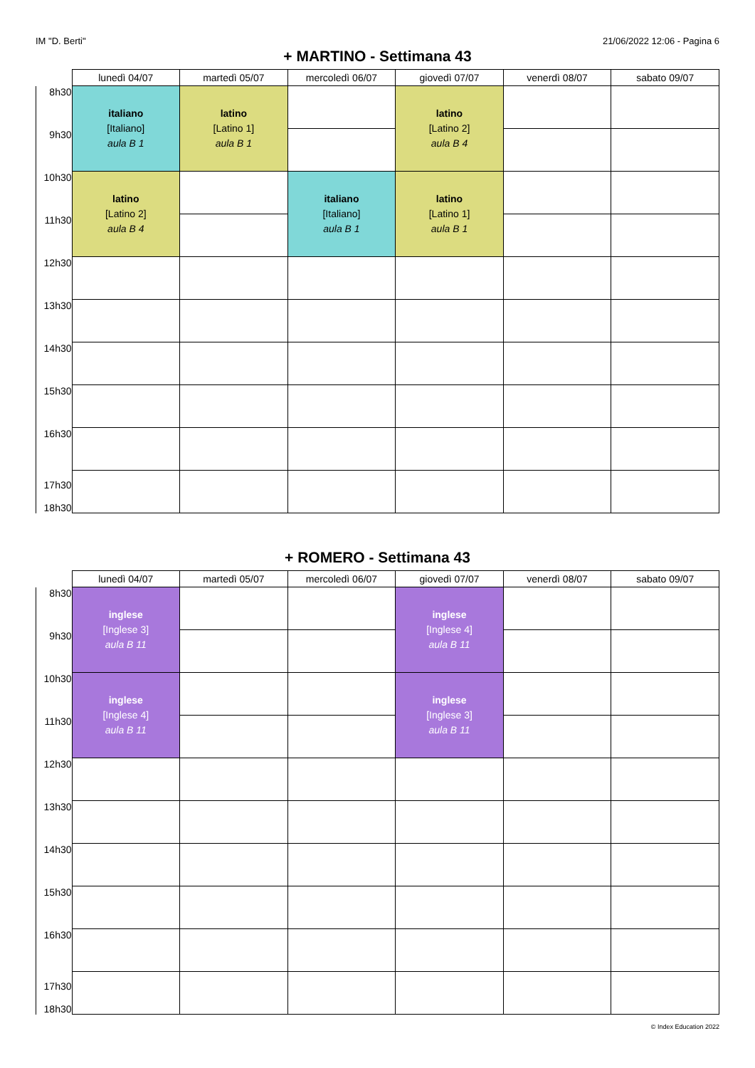IM "D. Berti" 21/06/2022 12:06 - Pagina 6
+ MARTINO - Settimana 43
| | lunedì 04/07 | martedì 05/07 | mercoledì 06/07 | giovedì 07/07 | venerdì 08/07 | sabato 09/07 |
| --- | --- | --- | --- | --- | --- | --- |
| 8h30 | italiano [Italiano] aula B 1 | latino [Latino 1] aula B 1 | | latino [Latino 2] aula B 4 | | |
| 9h30 | | | | | | |
| 10h30 | latino [Latino 2] aula B 4 | | italiano [Italiano] aula B 1 | latino [Latino 1] aula B 1 | | |
| 11h30 | | | | | | |
| 12h30 | | | | | | |
| 13h30 | | | | | | |
| 14h30 | | | | | | |
| 15h30 | | | | | | |
| 16h30 | | | | | | |
| 17h30 18h30 | | | | | | |
+ ROMERO - Settimana 43
| | lunedì 04/07 | martedì 05/07 | mercoledì 06/07 | giovedì 07/07 | venerdì 08/07 | sabato 09/07 |
| --- | --- | --- | --- | --- | --- | --- |
| 8h30 | inglese [Inglese 3] aula B 11 | | | inglese [Inglese 4] aula B 11 | | |
| 9h30 | | | | | | |
| 10h30 | inglese [Inglese 4] aula B 11 | | | inglese [Inglese 3] aula B 11 | | |
| 11h30 | | | | | | |
| 12h30 | | | | | | |
| 13h30 | | | | | | |
| 14h30 | | | | | | |
| 15h30 | | | | | | |
| 16h30 | | | | | | |
| 17h30 18h30 | | | | | | |
© Index Education 2022